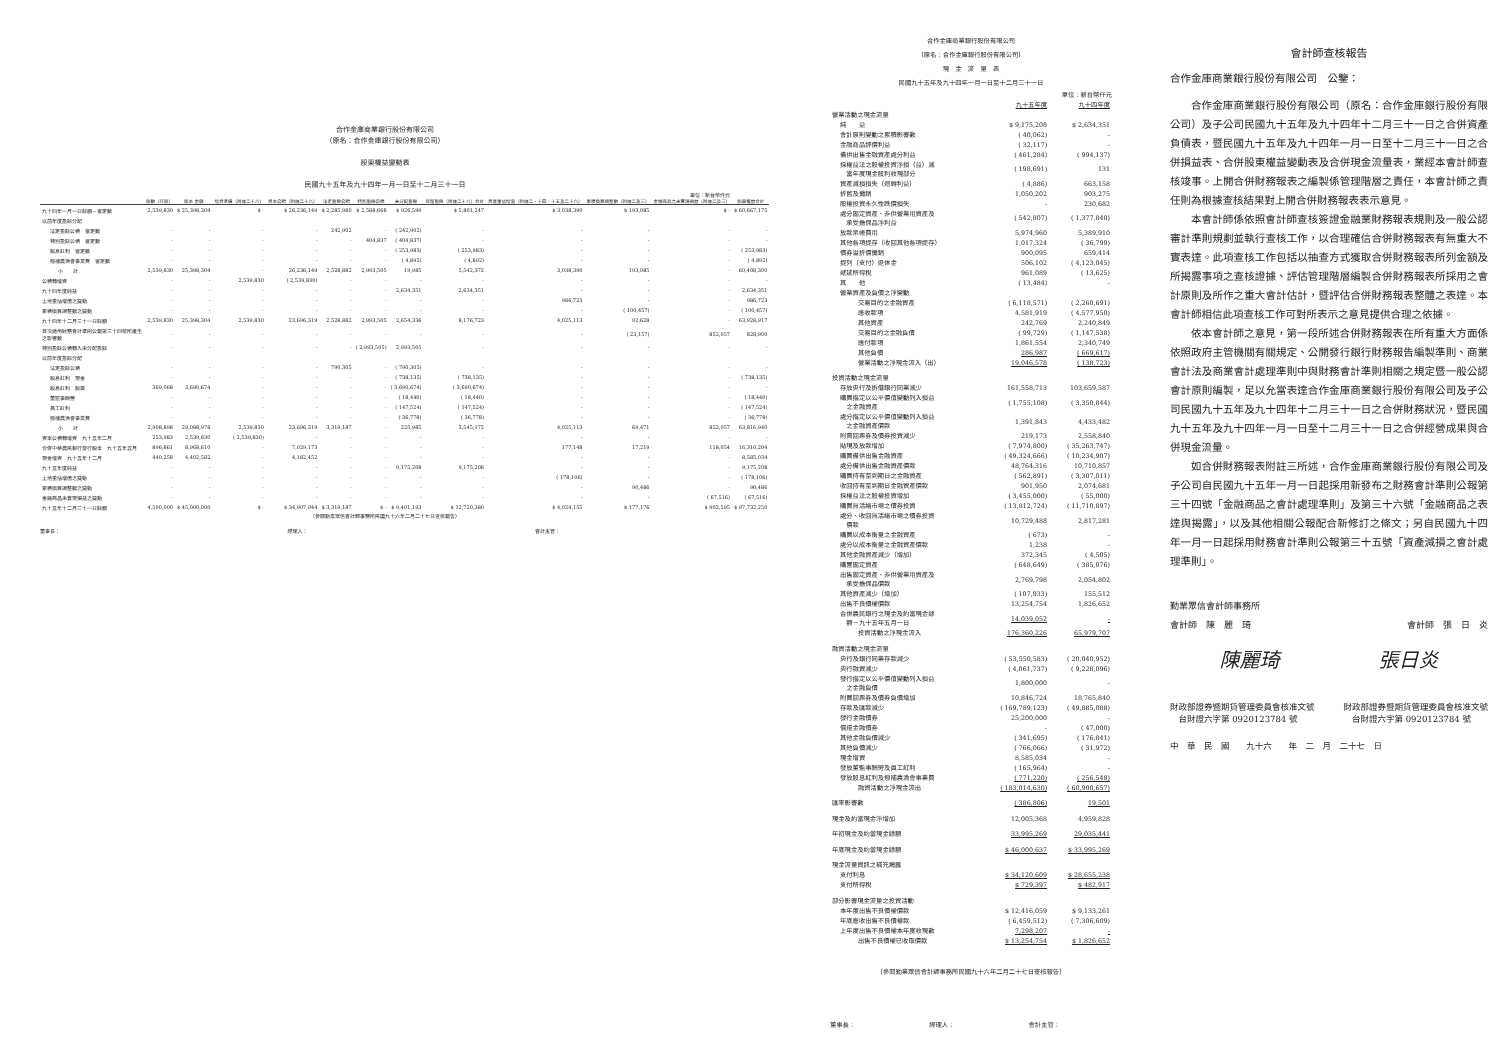合作金庫商業銀行股份有限公司
（原名：合作金庫銀行股份有限公司）
股東權益變動表
民國九十五年及九十四年一月一日至十二月三十一日
單位：新台幣仟元
| | 股數（仟股） | 股本 金額 | 增資準備（附註二十六） | 資本公積（附註二十六） | 法定盈餘公積 | 特別盈餘公積 | 未分配盈餘 | 保留盈餘（附註二十六）合計 | 資產重估增值（附註二、十四、十五及二十六） | 累積換算調整數（附註二及三） | 金融商品之未實現損益（附註二及三） | 股東權益合計 |
| --- | --- | --- | --- | --- | --- | --- | --- | --- | --- | --- | --- | --- |
| 九十四年一月一日餘額－審定數 | 2,539,830 | $ 25,398,304 | $ - | $ 26,236,149 | $ 2,285,980 | $ 2,588,668 | $ 926,599 | $ 5,801,247 | $ 3,038,390 | $ 193,085 | $ - | $ 60,667,175 |
| 以前年度盈餘分配 | | | | | | | | | | | | |
| 法定盈餘公積 審定數 | - | - | - | - | 242,902 | - | ( 242,902) | - | - | - | - | - |
| 特別盈餘公積 審定數 | - | - | - | - | - | 404,837 | ( 404,837) | - | - | - | - | - |
| 股息紅利 審定數 | - | - | - | - | - | - | ( 253,983) | ( 253,983) | - | - | - | ( 253,983) |
| 撥補農漁會事業費 審定數 | - | - | - | - | - | - | ( 4,892) | ( 4,892) | - | - | - | ( 4,892) |
| 小 計 | 2,539,830 | 25,398,304 | - | 26,236,149 | 2,528,882 | 2,993,505 | 19,985 | 5,542,372 | 3,038,390 | 193,085 | - | 60,408,300 |
| 公積轉增資 | - | - | 2,539,830 | ( 2,539,830) | - | - | - | - | - | - | - | - |
| 九十四年度純益 | - | - | - | - | - | - | 2,634,351 | 2,634,351 | - | - | - | 2,634,351 |
| 土地重估增值之變動 | - | - | - | - | - | - | - | - | 986,723 | - | - | 986,723 |
| 累積換算調整數之變動 | - | - | - | - | - | - | - | - | - | ( 100,457) | - | ( 100,457) |
| 九十四年十二月三十一日餘額 | 2,539,830 | 25,398,304 | 2,539,830 | 23,696,319 | 2,528,882 | 2,993,505 | 2,654,336 | 8,176,723 | 4,025,113 | 92,628 | - | 63,928,917 |
| 首次適用財務會計準則公報第三十四號所產生 之影響數 | - | - | - | - | - | - | - | - | - | ( 23,157) | 852,057 | 828,900 |
| 特別盈餘公積轉入未分配盈餘 | - | - | - | - | - | ( 2,993,505) | 2,993,505 | - | - | - | - | - |
| 以前年度盈餘分配 | | | | | | | | | | | | |
| 法定盈餘公積 | - | - | - | - | 790,305 | - | ( 790,305) | - | - | - | - | - |
| 股息紅利 現金 | - | - | - | - | - | - | ( 738,135) | ( 738,135) | - | - | - | ( 738,135) |
| 股息紅利 股票 | 369,068 | 3,690,674 | - | - | - | - | ( 3,690,674) | ( 3,690,674) | - | - | - | - |
| 董監事酬勞 | - | - | - | - | - | - | ( 18,440) | ( 18,440) | - | - | - | ( 18,440) |
| 員工紅利 | - | - | - | - | - | - | ( 147,524) | ( 147,524) | - | - | - | ( 147,524) |
| 撥補農漁會事業費 | - | - | - | - | - | - | ( 36,778) | ( 36,778) | - | - | - | ( 36,778) |
| 小 計 | 2,908,898 | 29,088,978 | 2,539,830 | 23,696,319 | 3,319,187 | - | 225,985 | 3,545,172 | 4,025,113 | 69,471 | 852,057 | 63,816,940 |
| 資本公積轉增資 九十五年二月 | 253,983 | 2,539,830 | ( 2,539,830) | - | - | - | - | - | - | - | - | - |
| 合併中華農民銀行發行股本 九十五年五月 | 896,861 | 8,968,610 | - | 7,029,173 | - | - | - | - | 177,148 | 17,219 | 118,054 | 16,310,204 |
| 現金增資 九十五年十二月 | 440,258 | 4,402,582 | - | 4,182,452 | - | - | - | - | - | - | - | 8,585,034 |
| 九十五年度純益 | - | - | - | - | - | - | 9,175,208 | 9,175,208 | - | - | - | 9,175,208 |
| 土地重估增值之變動 | - | - | - | - | - | - | - | - | ( 178,106) | - | - | ( 178,106) |
| 累積換算調整數之變動 | - | - | - | - | - | - | - | - | - | 90,486 | - | 90,486 |
| 金融商品未實現損益之變動 | - | - | - | - | - | - | - | - | - | - | ( 67,516) | ( 67,516) |
| 九十五年十二月三十一日餘額 | 4,500,000 | $ 45,000,000 | $ - | $ 34,907,944 | $ 3,319,187 | $ - | $ 9,401,193 | $ 12,720,380 | $ 4,024,155 | $ 177,176 | $ 902,595 | $ 97,732,250 |
（參閱勤業眾信會計師事務所民國九十六年二月二十七日查核報告）
董事長： 經理人： 會計主管：
合作金庫商業銀行股份有限公司
（原名：合作金庫銀行股份有限公司）
現　金　流　量　表
民國九十五年及九十四年一月一日至十二月三十一日
單位：新台幣仟元
| | 九十五年度 | 九十四年度 |
| 營業活動之現金流量 | | |
| 純 益 | $ 9,175,208 | $ 2,634,351 |
| 會計原則變動之累積影響數 | ( 40,062) | - |
| 金融商品評價利益 | ( 32,117) | - |
| 備供出售金融資產處分利益 | ( 461,284) | ( 994,137) |
| 採權益法之股權投資淨損（益）減 當年度現金股利收現部分 | ( 198,691) | 131 |
| 資產減損損失（迴轉利益） | ( 4,886) | 663,158 |
| 折舊及攤銷 | 1,050,202 | 903,275 |
| 股權投資永久性跌價損失 | - | 230,682 |
| 處分固定資產、非供營業用資產及 承受擔保品淨利益 | ( 542,807) | ( 1,377,840) |
| 放款呆帳費用 | 5,974,960 | 5,389,910 |
| 其他各項提存（收回其他各項提存） | 1,017,324 | ( 36,799) |
| 債券溢折價攤銷 | 900,095 | 659,414 |
| 提列（支付）退休金 | 506,102 | ( 4,123,045) |
| 遞延所得稅 | 961,089 | ( 13,625) |
| 其 他 | ( 13,484) | - |
| 營業資產及負債之淨變動 | | |
| 交易目的之金融資產 | ( 6,118,571) | ( 2,260,691) |
| 應收款項 | 4,581,919 | ( 4,577,950) |
| 其他資產 | 242,769 | 2,240,849 |
| 交易目的之金融負債 | ( 99,729) | ( 1,147,538) |
| 應付款項 | 1,861,554 | 2,340,749 |
| 其他負債 | 286,987 | ( 669,617) |
| 營業活動之淨現金流入（出） | 19,046,578 | ( 138,723) |
| 投資活動之現金流量 | | |
| 存放央行及拆借銀行同業減少 | 161,558,713 | 103,659,587 |
| 購買指定以公平價值變動列入損益 之金融資產 | ( 1,755,108) | ( 3,350,844) |
| 處分指定以公平價值變動列入損益 之金融資產價款 | 1,391,843 | 4,433,482 |
| 附賣回票券及債券投資減少 | 219,173 | 2,558,840 |
| 貼現及放款增加 | ( 7,974,800) | ( 35,263,747) |
| 購買備供出售金融資產 | ( 49,324,666) | ( 10,234,907) |
| 處分備供出售金融資產價款 | 48,764,316 | 10,710,857 |
| 購買持有至到期日之金融資產 | ( 562,891) | ( 3,307,011) |
| 收回持有至到期日金融資產價款 | 901,950 | 2,074,681 |
| 採權益法之股權投資增加 | ( 3,455,000) | ( 55,000) |
| 購買無活絡市場之債券投資 | ( 13,812,724) | ( 11,710,897) |
| 處分、收回無活絡市場之債券投資 價款 | 10,729,488 | 2,817,281 |
| 購買以成本衡量之金融資產 | ( 673) | - |
| 處分以成本衡量之金融資產價款 | 1,238 | - |
| 其他金融資產減少（增加） | 372,345 | ( 4,505) |
| 購置固定資產 | ( 648,649) | ( 385,076) |
| 出售固定資產、非供營業用資產及 承受擔保品價款 | 2,769,798 | 2,054,802 |
| 其他資產減少（增加） | ( 107,933) | 155,512 |
| 出售不良債權價款 | 13,254,754 | 1,826,652 |
| 合併農民銀行之現金及約當現金餘 額－九十五年五月一日 | 14,039,052 | - |
| 投資活動之淨現金流入 | 176,360,226 | 65,979,707 |
| 融資活動之現金流量 | | |
| 央行及銀行同業存款減少 | ( 53,550,583) | ( 20,040,952) |
| 央行融資減少 | ( 4,061,737) | ( 9,228,096) |
| 發行指定以公平價值變動列入損益 之金融負債 | 1,800,000 | - |
| 附買回票券及債券負債增加 | 10,846,724 | 18,765,840 |
| 存款及匯款減少 | ( 169,789,123) | ( 49,885,088) |
| 發行金融債券 | 25,200,000 | - |
| 償還金融債券 | - | ( 47,000) |
| 其他金融負債減少 | ( 341,695) | ( 176,841) |
| 其他負債減少 | ( 766,066) | ( 31,972) |
| 現金增資 | 8,585,034 | - |
| 發放董監事酬勞及員工紅利 | ( 165,964) | - |
| 發放股息紅利及撥補農漁會事業費 | ( 771,220) | ( 256,548) |
| 融資活動之淨現金流出 | ( 183,014,630) | ( 60,900,657) |
| 匯率影響數 | ( 386,806) | 19,501 |
| 現金及約當現金淨增加 | 12,005,368 | 4,959,828 |
| 年初現金及約當現金餘額 | 33,995,269 | 29,035,441 |
| 年底現金及約當現金餘額 | $ 46,000,637 | $ 33,995,269 |
| 現金流量資訊之補充揭露 | | |
| 支付利息 | $ 34,120,609 | $ 28,655,238 |
| 支付所得稅 | $ 729,397 | $ 482,917 |
| 部分影響現金流量之投資活動 | | |
| 本年度出售不良債權價款 | $ 12,416,059 | $ 9,133,261 |
| 年底應收出售不良債權款 | ( 6,459,512) | ( 7,306,609) |
| 上年度出售不良債權本年度收現數 | 7,298,207 | - |
| 出售不良債權已收取價款 | $ 13,254,754 | $ 1,826,652 |
（參閱勤業眾信會計師事務所民國九十六年二月二十七日查核報告）
董事長： 經理人： 會計主管：
會計師查核報告
合作金庫商業銀行股份有限公司　公鑒：
合作金庫商業銀行股份有限公司（原名：合作金庫銀行股份有限公司）及子公司民國九十五年及九十四年十二月三十一日之合併資產負債表，暨民國九十五年及九十四年一月一日至十二月三十一日之合併損益表、合併股東權益變動表及合併現金流量表，業經本會計師查核竣事。上開合併財務報表之編製係管理階層之責任，本會計師之責任則為根據查核結果對上開合併財務報表表示意見。
本會計師係依照會計師查核簽證金融業財務報表規則及一般公認審計準則規劃並執行查核工作，以合理確信合併財務報表有無重大不實表達。此項查核工作包括以抽查方式獲取合併財務報表所列金額及所揭露事項之查核證據、評估管理階層編製合併財務報表所採用之會計原則及所作之重大會計估計，暨評估合併財務報表整體之表達。本會計師相信此項查核工作可對所表示之意見提供合理之依據。
依本會計師之意見，第一段所述合併財務報表在所有重大方面係依照政府主管機關有關規定、公開發行銀行財務報告編製準則、商業會計法及商業會計處理準則中與財務會計準則相關之規定暨一般公認會計原則編製，足以允當表達合作金庫商業銀行股份有限公司及子公司民國九十五年及九十四年十二月三十一日之合併財務狀況，暨民國九十五年及九十四年一月一日至十二月三十一日之合併經營成果與合併現金流量。
如合併財務報表附註三所述，合作金庫商業銀行股份有限公司及子公司自民國九十五年一月一日起採用新發布之財務會計準則公報第三十四號「金融商品之會計處理準則」及第三十六號「金融商品之表達與揭露」，以及其他相關公報配合新修訂之條文；另自民國九十四年一月一日起採用財務會計準則公報第三十五號「資產減損之會計處理準則」。
勤業眾信會計師事務所
會計師　陳　麗　琦 會計師　張　日　炎
陳麗琦 張日炎
財政部證券暨期貨管理委員會核准文號
　台財證六字第 0920123784 號 財政部證券暨期貨管理委員會核准文號
　台財證六字第 0920123784 號
中　華　民　國 九十六 年　二　月　二十七　日